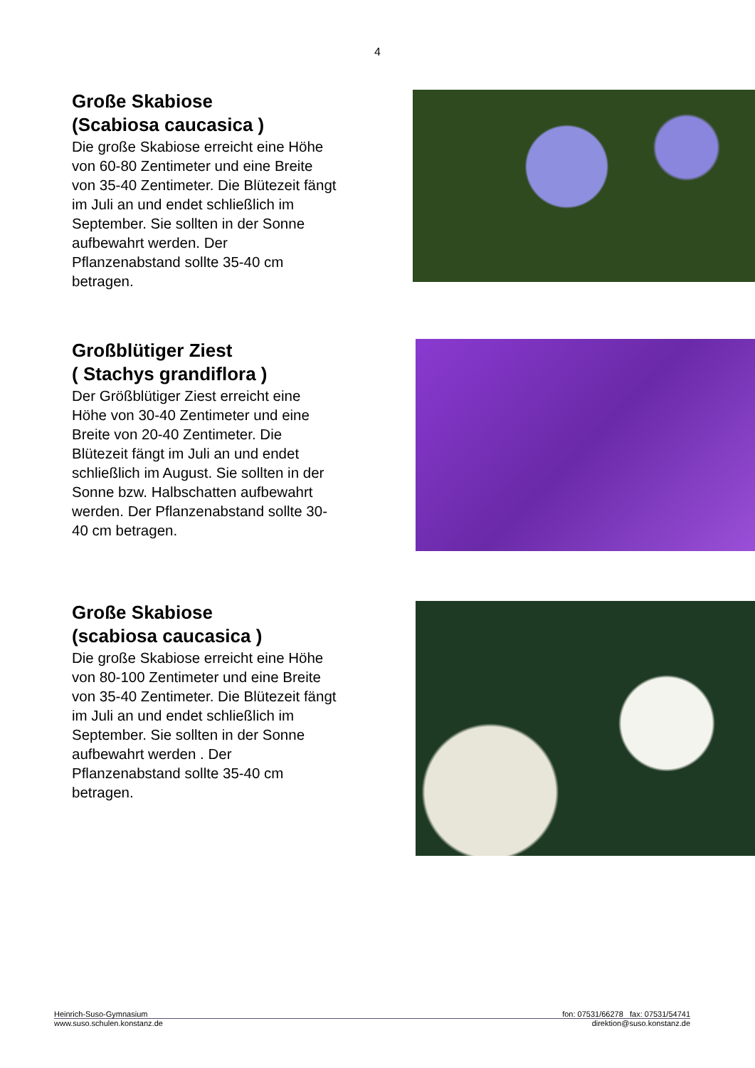4
Große Skabiose
(Scabiosa caucasica )
Die große Skabiose erreicht eine Höhe von 60-80 Zentimeter und eine Breite von 35-40 Zentimeter. Die Blütezeit fängt im Juli an und endet schließlich im September. Sie sollten in der Sonne aufbewahrt werden. Der Pflanzenabstand sollte 35-40 cm betragen.
Großblütiger Ziest
( Stachys grandiflora )
Der Größblütiger Ziest erreicht eine Höhe von 30-40 Zentimeter und eine Breite von 20-40 Zentimeter. Die Blütezeit fängt im Juli an und endet schließlich im August. Sie sollten in der Sonne bzw. Halbschatten aufbewahrt werden. Der Pflanzenabstand sollte 30-40 cm betragen.
Große Skabiose
(scabiosa caucasica )
Die große Skabiose erreicht eine Höhe von 80-100 Zentimeter und eine Breite von 35-40 Zentimeter. Die Blütezeit fängt im Juli an und endet schließlich im September. Sie sollten in der Sonne aufbewahrt werden . Der Pflanzenabstand sollte 35-40 cm betragen.
Heinrich-Suso-Gymnasium fon: 07531/66278 fax: 07531/54741
www.suso.schulen.konstanz.de direktion@suso.konstanz.de